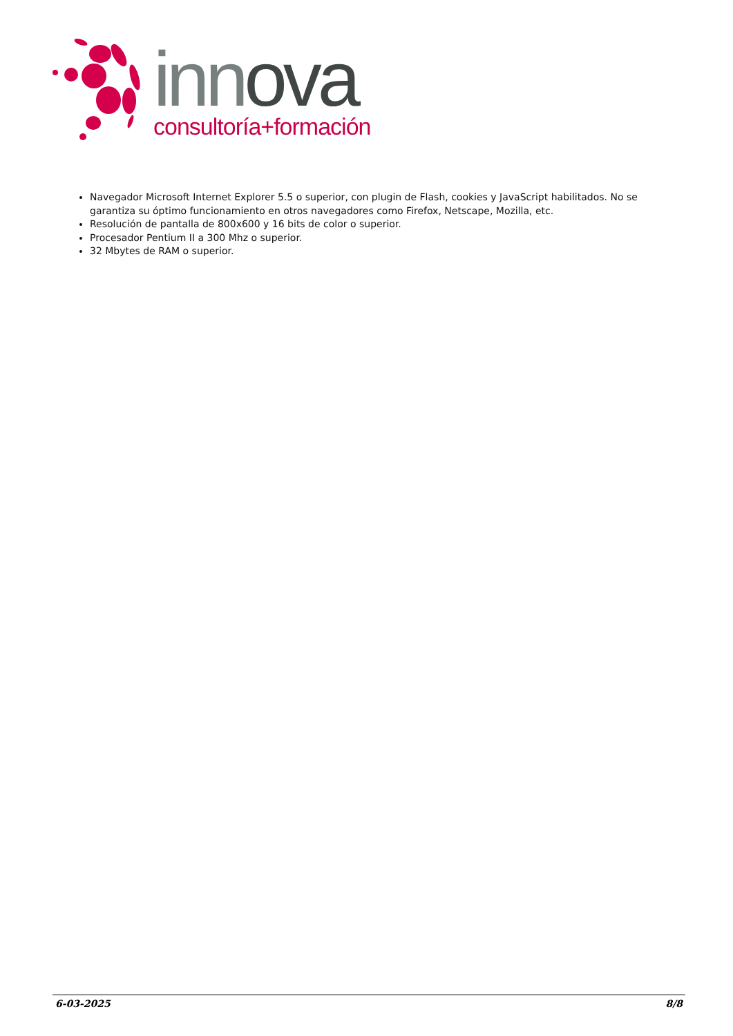innova
consultoría+formación
Navegador Microsoft Internet Explorer 5.5 o superior, con plugin de Flash, cookies y JavaScript habilitados. No se garantiza su óptimo funcionamiento en otros navegadores como Firefox, Netscape, Mozilla, etc.
Resolución de pantalla de 800x600 y 16 bits de color o superior.
Procesador Pentium II a 300 Mhz o superior.
32 Mbytes de RAM o superior.
6-03-2025 8/8